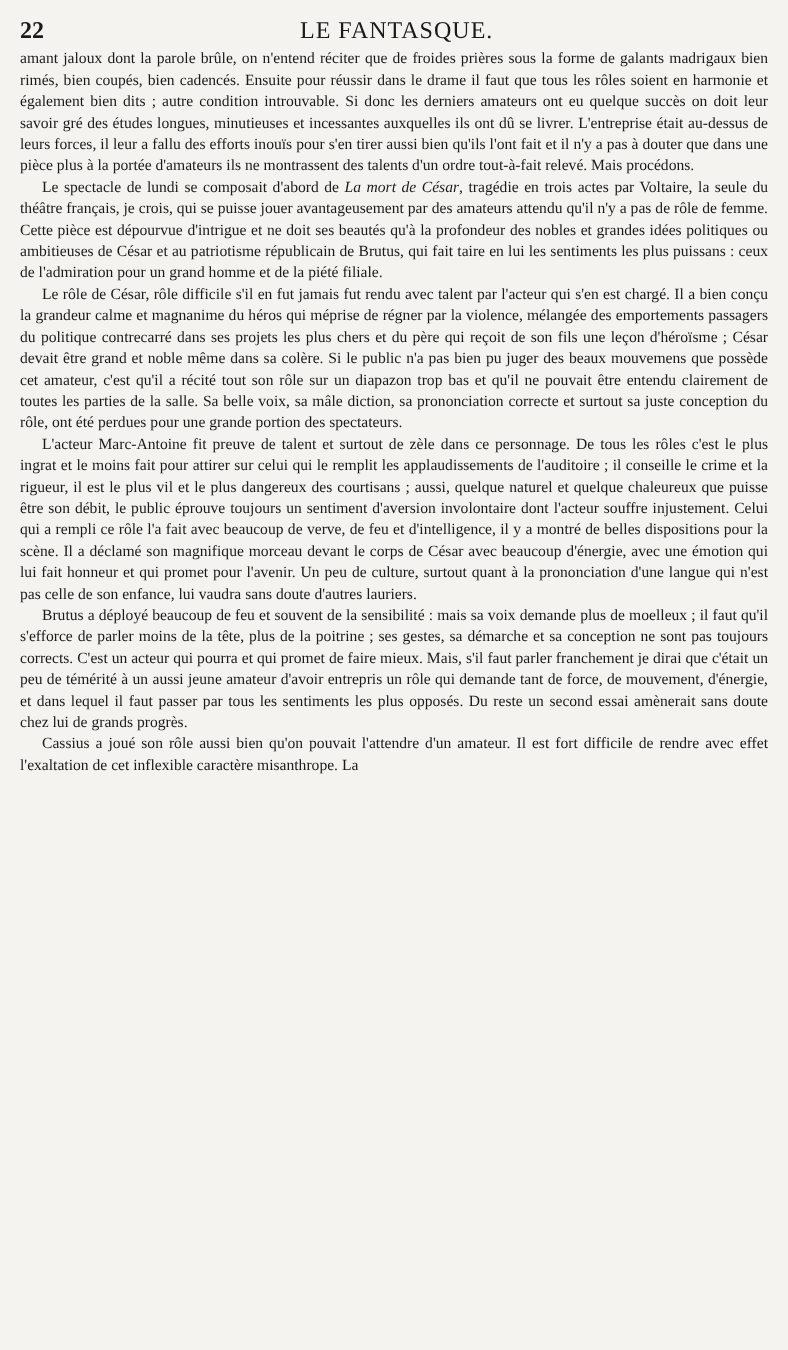22 LE FANTASQUE.
amant jaloux dont la parole brûle, on n'entend réciter que de froides prières sous la forme de galants madrigaux bien rimés, bien coupés, bien cadencés. Ensuite pour réussir dans le drame il faut que tous les rôles soient en harmonie et également bien dits ; autre condition introuvable. Si donc les derniers amateurs ont eu quelque succès on doit leur savoir gré des études longues, minutieuses et incessantes auxquelles ils ont dû se livrer. L'entreprise était au-dessus de leurs forces, il leur a fallu des efforts inouïs pour s'en tirer aussi bien qu'ils l'ont fait et il n'y a pas à douter que dans une pièce plus à la portée d'amateurs ils ne montrassent des talents d'un ordre tout-à-fait relevé. Mais procédons.
Le spectacle de lundi se composait d'abord de La mort de César, tragédie en trois actes par Voltaire, la seule du théâtre français, je crois, qui se puisse jouer avantageusement par des amateurs attendu qu'il n'y a pas de rôle de femme. Cette pièce est dépourvue d'intrigue et ne doit ses beautés qu'à la profondeur des nobles et grandes idées politiques ou ambitieuses de César et au patriotisme républicain de Brutus, qui fait taire en lui les sentiments les plus puissans : ceux de l'admiration pour un grand homme et de la piété filiale.
Le rôle de César, rôle difficile s'il en fut jamais fut rendu avec talent par l'acteur qui s'en est chargé. Il a bien conçu la grandeur calme et magnanime du héros qui méprise de régner par la violence, mélangée des emportements passagers du politique contrecarré dans ses projets les plus chers et du père qui reçoit de son fils une leçon d'héroïsme ; César devait être grand et noble même dans sa colère. Si le public n'a pas bien pu juger des beaux mouvemens que possède cet amateur, c'est qu'il a récité tout son rôle sur un diapazon trop bas et qu'il ne pouvait être entendu clairement de toutes les parties de la salle. Sa belle voix, sa mâle diction, sa prononciation correcte et surtout sa juste conception du rôle, ont été perdues pour une grande portion des spectateurs.
L'acteur Marc-Antoine fit preuve de talent et surtout de zèle dans ce personnage. De tous les rôles c'est le plus ingrat et le moins fait pour attirer sur celui qui le remplit les applaudissements de l'auditoire ; il conseille le crime et la rigueur, il est le plus vil et le plus dangereux des courtisans ; aussi, quelque naturel et quelque chaleureux que puisse être son débit, le public éprouve toujours un sentiment d'aversion involontaire dont l'acteur souffre injustement. Celui qui a rempli ce rôle l'a fait avec beaucoup de verve, de feu et d'intelligence, il y a montré de belles dispositions pour la scène. Il a déclamé son magnifique morceau devant le corps de César avec beaucoup d'énergie, avec une émotion qui lui fait honneur et qui promet pour l'avenir. Un peu de culture, surtout quant à la prononciation d'une langue qui n'est pas celle de son enfance, lui vaudra sans doute d'autres lauriers.
Brutus a déployé beaucoup de feu et souvent de la sensibilité : mais sa voix demande plus de moelleux ; il faut qu'il s'efforce de parler moins de la tête, plus de la poitrine ; ses gestes, sa démarche et sa conception ne sont pas toujours corrects. C'est un acteur qui pourra et qui promet de faire mieux. Mais, s'il faut parler franchement je dirai que c'était un peu de témérité à un aussi jeune amateur d'avoir entrepris un rôle qui demande tant de force, de mouvement, d'énergie, et dans lequel il faut passer par tous les sentiments les plus opposés. Du reste un second essai amènerait sans doute chez lui de grands progrès.
Cassius a joué son rôle aussi bien qu'on pouvait l'attendre d'un amateur. Il est fort difficile de rendre avec effet l'exaltation de cet inflexible caractère misanthrope. La